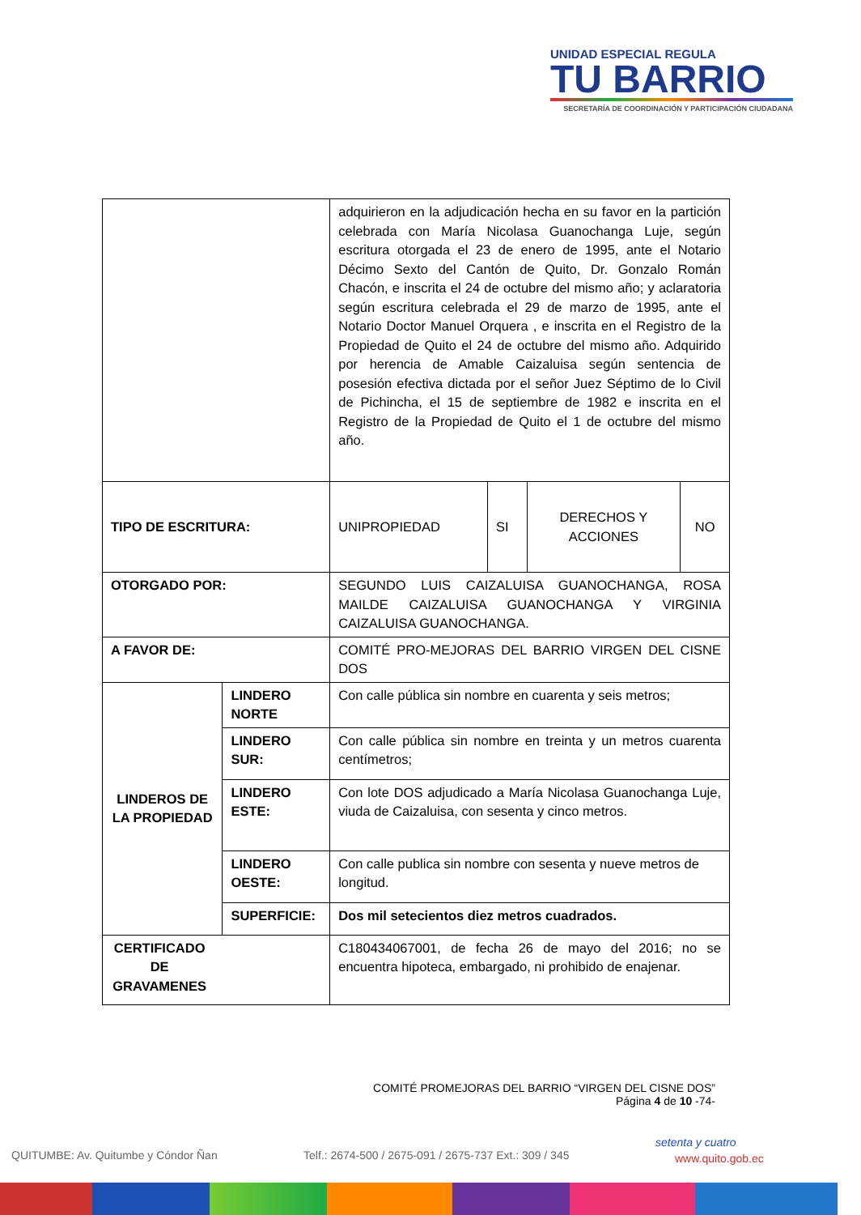UNIDAD ESPECIAL REGULA
TU BARRIO
SECRETARÍA DE COORDINACIÓN Y PARTICIPACIÓN CIUDADANA
| | | adquirieron en la adjudicación hecha en su favor en la partición celebrada con María Nicolasa Guanochanga Luje, según escritura otorgada el 23 de enero de 1995, ante el Notario Décimo Sexto del Cantón de Quito, Dr. Gonzalo Román Chacón, e inscrita el 24 de octubre del mismo año; y aclaratoria según escritura celebrada el 29 de marzo de 1995, ante el Notario Doctor Manuel Orquera , e inscrita en el Registro de la Propiedad de Quito el 24 de octubre del mismo año. Adquirido por herencia de Amable Caizaluisa según sentencia de posesión efectiva dictada por el señor Juez Séptimo de lo Civil de Pichincha, el 15 de septiembre de 1982 e inscrita en el Registro de la Propiedad de Quito el 1 de octubre del mismo año. | | | |
| TIPO DE ESCRITURA: | | UNIPROPIEDAD | SI | DERECHOS Y ACCIONES | NO |
| OTORGADO POR: | | SEGUNDO LUIS CAIZALUISA GUANOCHANGA, ROSA MAILDE CAIZALUISA GUANOCHANGA Y VIRGINIA CAIZALUISA GUANOCHANGA. | | | |
| A FAVOR DE: | | COMITÉ PRO-MEJORAS DEL BARRIO VIRGEN DEL CISNE DOS | | | |
| LINDEROS DE LA PROPIEDAD | LINDERO NORTE | Con calle pública sin nombre en cuarenta y seis metros; | | | |
| | LINDERO SUR: | Con calle pública sin nombre en treinta y un metros cuarenta centímetros; | | | |
| | LINDERO ESTE: | Con lote DOS adjudicado a María Nicolasa Guanochanga Luje, viuda de Caizaluisa, con sesenta y cinco metros. | | | |
| | LINDERO OESTE: | Con calle publica sin nombre con sesenta y nueve metros de longitud. | | | |
| | SUPERFICIE: | Dos mil setecientos diez metros cuadrados. | | | |
| CERTIFICADO DE GRAVAMENES | | C180434067001, de fecha 26 de mayo del 2016; no se encuentra hipoteca, embargado, ni prohibido de enajenar. | | | |
COMITÉ PROMEJORAS DEL BARRIO “VIRGEN DEL CISNE DOS”
Página 4 de 10 -74-
QUITUMBE: Av. Quitumbe y Cóndor Ñan
Telf.: 2674-500 / 2675-091 / 2675-737 Ext.: 309 / 345
setenta y cuatro
www.quito.gob.ec